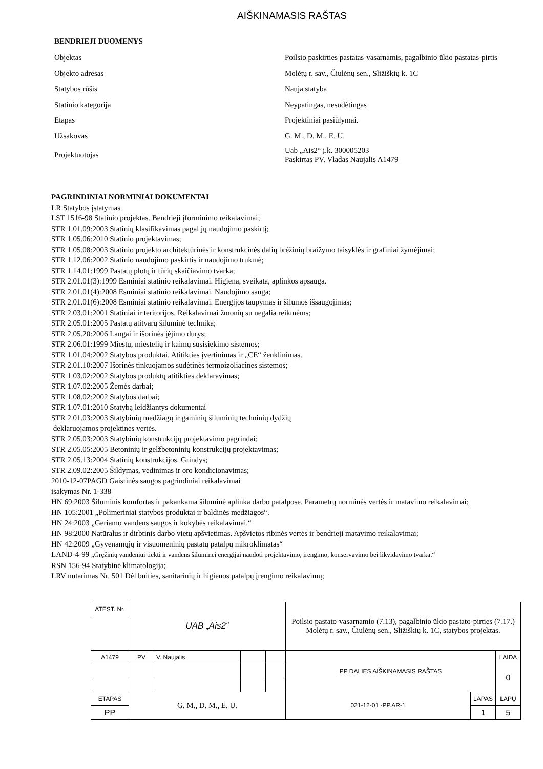AIŠKINAMASIS RAŠTAS
BENDRIEJI DUOMENYS
| Objektas | Poilsio paskirties pastatas-vasarnamis, pagalbinio ūkio pastatas-pirtis |
| Objekto adresas | Molėtų r. sav., Čiulėnų sen., Sližiškių k. 1C |
| Statybos rūšis | Nauja statyba |
| Statinio kategorija | Neypatingas, nesudėtingas |
| Etapas | Projektiniai pasiūlymai. |
| Užsakovas | G. M., D. M., E. U. |
| Projektuotojas | Uab „Ais2“ į.k. 300005203 Paskirtas PV. Vladas Naujalis A1479 |
PAGRINDINIAI NORMINIAI DOKUMENTAI
LR Statybos įstatymas
LST 1516-98 Statinio projektas. Bendrieji įforminimo reikalavimai;
STR 1.01.09:2003 Statinių klasifikavimas pagal jų naudojimo paskirtį;
STR 1.05.06:2010 Statinio projektavimas;
STR 1.05.08:2003 Statinio projekto architektūrinės ir konstrukcinės dalių brėžinių braižymo taisyklės ir grafiniai žymėjimai;
STR 1.12.06:2002 Statinio naudojimo paskirtis ir naudojimo trukmė;
STR 1.14.01:1999 Pastatų plotų ir tūrių skaičiavimo tvarka;
STR 2.01.01(3):1999 Esminiai statinio reikalavimai. Higiena, sveikata, aplinkos apsauga.
STR 2.01.01(4):2008 Esminiai statinio reikalavimai. Naudojimo sauga;
STR 2.01.01(6):2008 Esminiai statinio reikalavimai. Energijos taupymas ir šilumos išsaugojimas;
STR 2.03.01:2001 Statiniai ir teritorijos. Reikalavimai žmonių su negalia reikmėms;
STR 2.05.01:2005 Pastatų atitvarų šiluminė technika;
STR 2.05.20:2006 Langai ir išorinės įėjimo durys;
STR 2.06.01:1999 Miestų, miestelių ir kaimų susisiekimo sistemos;
STR 1.01.04:2002 Statybos produktai. Atitikties įvertinimas ir „CE“ ženklinimas.
STR 2.01.10:2007 Išorinės tinkuojamos sudėtinės termoizoliacines sistemos;
STR 1.03.02:2002 Statybos produktų atitikties deklaravimas;
STR 1.07.02:2005 Žemės darbai;
STR 1.08.02:2002 Statybos darbai;
STR 1.07.01:2010 Statybą leidžiantys dokumentai
STR 2.01.03:2003 Statybinių medžiagų ir gaminių šiluminių techninių dydžių
deklaruojamos projektinės vertės.
STR 2.05.03:2003 Statybinių konstrukcijų projektavimo pagrindai;
STR 2.05.05:2005 Betoninių ir gelžbetoninių konstrukcijų projektavimas;
STR 2.05.13:2004 Statinių konstrukcijos. Grindys;
STR 2.09.02:2005 Šildymas, vėdinimas ir oro kondicionavimas;
2010-12-07PAGD Gaisrinės saugos pagrindiniai reikalavimai
įsakymas Nr. 1-338
HN 69:2003 Šiluminis komfortas ir pakankama šiluminė aplinka darbo patalpose. Parametrų norminės vertės ir matavimo reikalavimai;
HN 105:2001 „Polimeriniai statybos produktai ir baldinės medžiagos“.
HN 24:2003 „Geriamo vandens saugos ir kokybės reikalavimai.“
HN 98:2000 Natūralus ir dirbtinis darbo vietų apšvietimas. Apšvietos ribinės vertės ir bendrieji matavimo reikalavimai;
HN 42:2009 „Gyvenamųjų ir visuomeninių pastatų patalpų mikroklimatas“
LAND-4-99 „Gręžinių vandeniui tiekti ir vandens šiluminei energijai naudoti projektavimo, įrengimo, konservavimo bei likvidavimo tvarka.“
RSN 156-94 Statybinė klimatologija;
LRV nutarimas Nr. 501 Dėl buities, sanitarinių ir higienos patalpų įrengimo reikalavimų;
| ATEST. Nr. | UAB „Ais2“ | | | | Poilsio pastato-vasarnamio (7.13), pagalbinio ūkio pastato-pirties (7.17.) Molėtų r. sav., Čiulėnų sen., Sližiškių k. 1C, statybos projektas. | | |
| A1479 | PV | V. Naujalis | | | PP DALIES AIŠKINAMASIS RAŠTAS | | LAIDA |
| | | | | | | | 0 |
| ETAPAS | G. M., D. M., E. U. | | | | 021-12-01 -PP.AR-1 | LAPAS | LAPŲ |
| PP | | | | | | 1 | 5 |